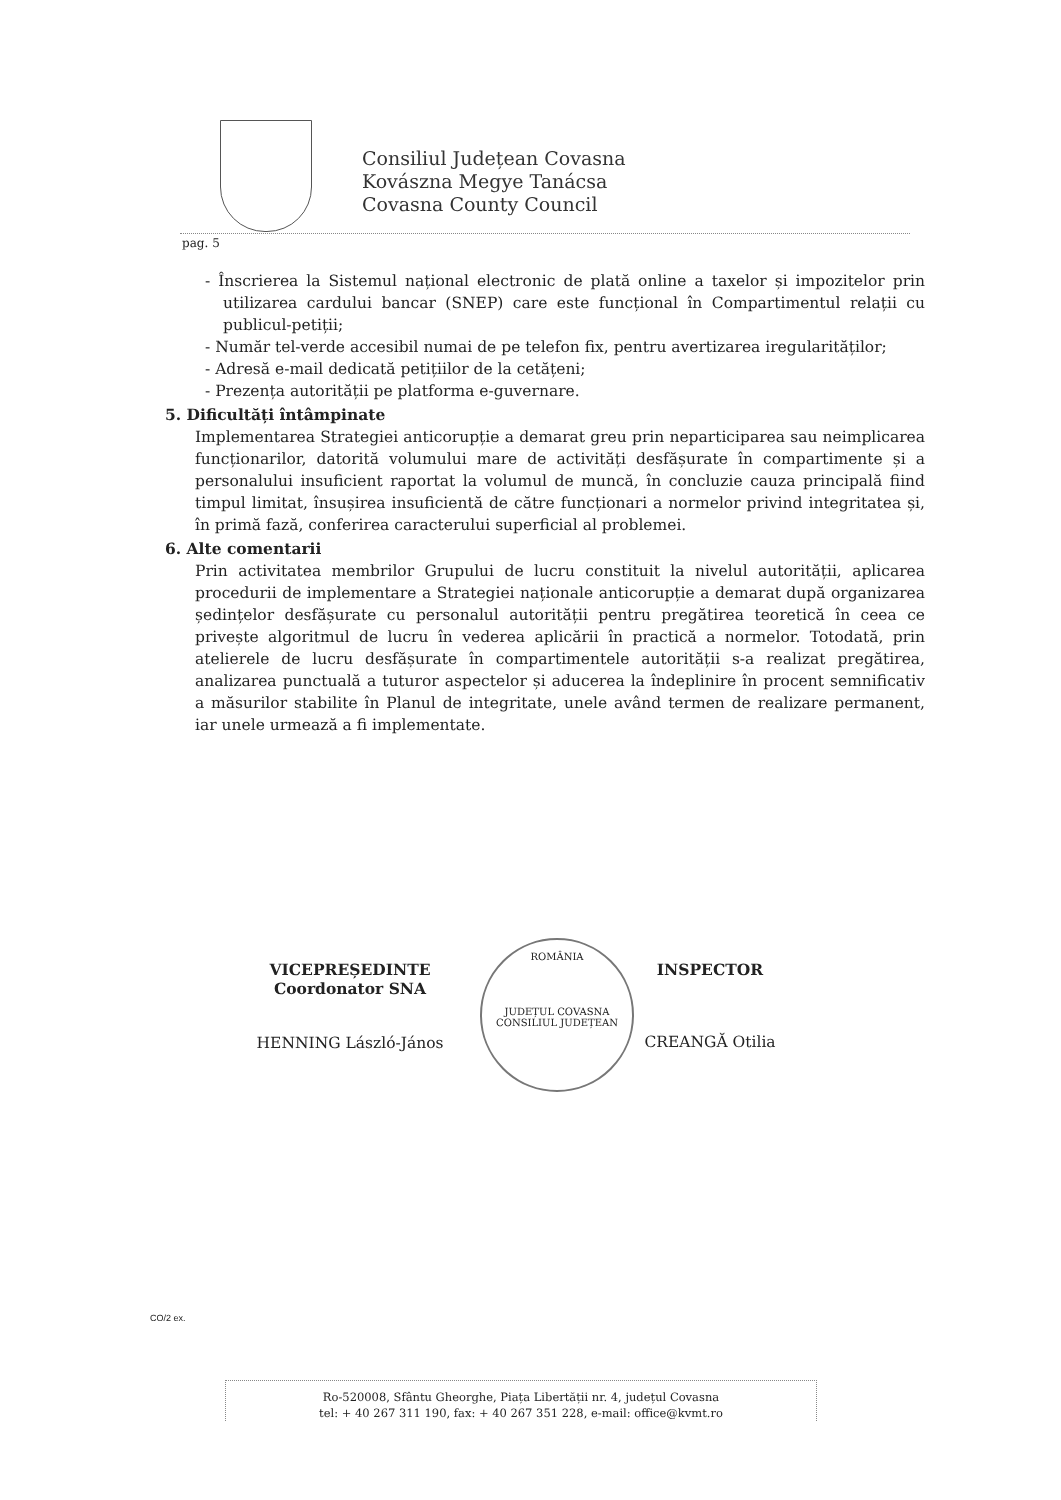Consiliul Județean Covasna
Kovászna Megye Tanácsa
Covasna County Council
pag. 5
- Înscrierea la Sistemul național electronic de plată online a taxelor și impozitelor prin utilizarea cardului bancar (SNEP) care este funcțional în Compartimentul relații cu publicul-petiții;
- Număr tel-verde accesibil numai de pe telefon fix, pentru avertizarea iregularităților;
- Adresă e-mail dedicată petițiilor de la cetățeni;
- Prezența autorității pe platforma e-guvernare.
5. Dificultăți întâmpinate
Implementarea Strategiei anticorupție a demarat greu prin neparticiparea sau neimplicarea funcționarilor, datorită volumului mare de activități desfășurate în compartimente și a personalului insuficient raportat la volumul de muncă, în concluzie cauza principală fiind timpul limitat, însușirea insuficientă de către funcționari a normelor privind integritatea și, în primă fază, conferirea caracterului superficial al problemei.
6. Alte comentarii
Prin activitatea membrilor Grupului de lucru constituit la nivelul autorității, aplicarea procedurii de implementare a Strategiei naționale anticorupție a demarat după organizarea ședințelor desfășurate cu personalul autorității pentru pregătirea teoretică în ceea ce privește algoritmul de lucru în vederea aplicării în practică a normelor. Totodată, prin atelierele de lucru desfășurate în compartimentele autorității s-a realizat pregătirea, analizarea punctuală a tuturor aspectelor și aducerea la îndeplinire în procent semnificativ a măsurilor stabilite în Planul de integritate, unele având termen de realizare permanent, iar unele urmează a fi implementate.
ROMÂNIA
JUDEȚUL COVASNA
CONSILIUL JUDEȚEAN
VICEPREȘEDINTE
Coordonator SNA
HENNING László-János
INSPECTOR
CREANGĂ Otilia
CO/2 ex.
Ro-520008, Sfântu Gheorghe, Piața Libertății nr. 4, județul Covasna
tel: + 40 267 311 190, fax: + 40 267 351 228, e-mail: office@kvmt.ro